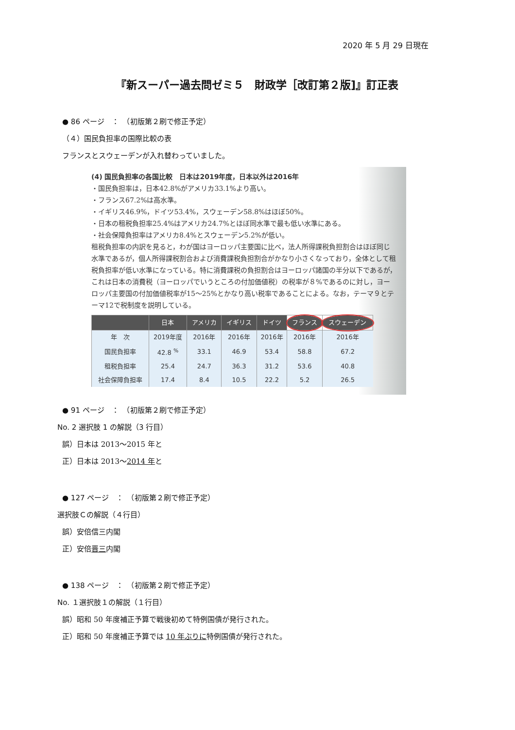2020 年 5 月 29 日現在
『新スーパー過去問ゼミ５　財政学［改訂第２版]』訂正表
● 86 ページ　：　（初版第２刷で修正予定）
（４）国民負担率の国際比較の表
フランスとスウェーデンが入れ替わっていました。
(4) 国民負担率の各国比較　日本は2019年度，日本以外は2016年
・国民負担率は，日本42.8%がアメリカ33.1%より高い。
・フランス67.2%は高水準。
・イギリス46.9%，ドイツ53.4%，スウェーデン58.8%はほぼ50%。
・日本の租税負担率25.4%はアメリカ24.7%とほぼ同水準で最も低い水準にある。
・社会保障負担率はアメリカ8.4%とスウェーデン5.2%が低い。
租税負担率の内訳を見ると，わが国はヨーロッパ主要国に比べ，法人所得課税負担割合はほぼ同じ水準であるが，個人所得課税割合および消費課税負担割合がかなり小さくなっており，全体として租税負担率が低い水準になっている。特に消費課税の負担割合はヨーロッパ諸国の半分以下であるが，これは日本の消費税（ヨーロッパでいうところの付加価値税）の税率が８%であるのに対し，ヨーロッパ主要国の付加価値税率が15〜25%とかなり高い税率であることによる。なお，テーマ９とテーマ12で税制度を説明している。
| | 日本 | アメリカ | イギリス | ドイツ | フランス | スウェーデン |
| --- | --- | --- | --- | --- | --- | --- |
| 年 次 | 2019年度 | 2016年 | 2016年 | 2016年 | 2016年 | 2016年 |
| 国民負担率 | 42.8 <sup>%</sup> | 33.1 | 46.9 | 53.4 | 58.8 | 67.2 |
| 租税負担率 | 25.4 | 24.7 | 36.3 | 31.2 | 53.6 | 40.8 |
| 社会保障負担率 | 17.4 | 8.4 | 10.5 | 22.2 | 5.2 | 26.5 |
● 91 ページ　：　（初版第２刷で修正予定）
No. 2 選択肢 1 の解説（3 行目）
誤）日本は 2013〜2015 年と
正）日本は 2013〜2014 年と
● 127 ページ　：　（初版第２刷で修正予定）
選択肢Ｃの解説（４行目）
誤）安倍信三内閣
正）安倍晋三内閣
● 138 ページ　：　（初版第２刷で修正予定）
No. １選択肢１の解説（１行目）
誤）昭和 50 年度補正予算で戦後初めて特例国債が発行された。
正）昭和 50 年度補正予算では 10 年ぶりに特例国債が発行された。